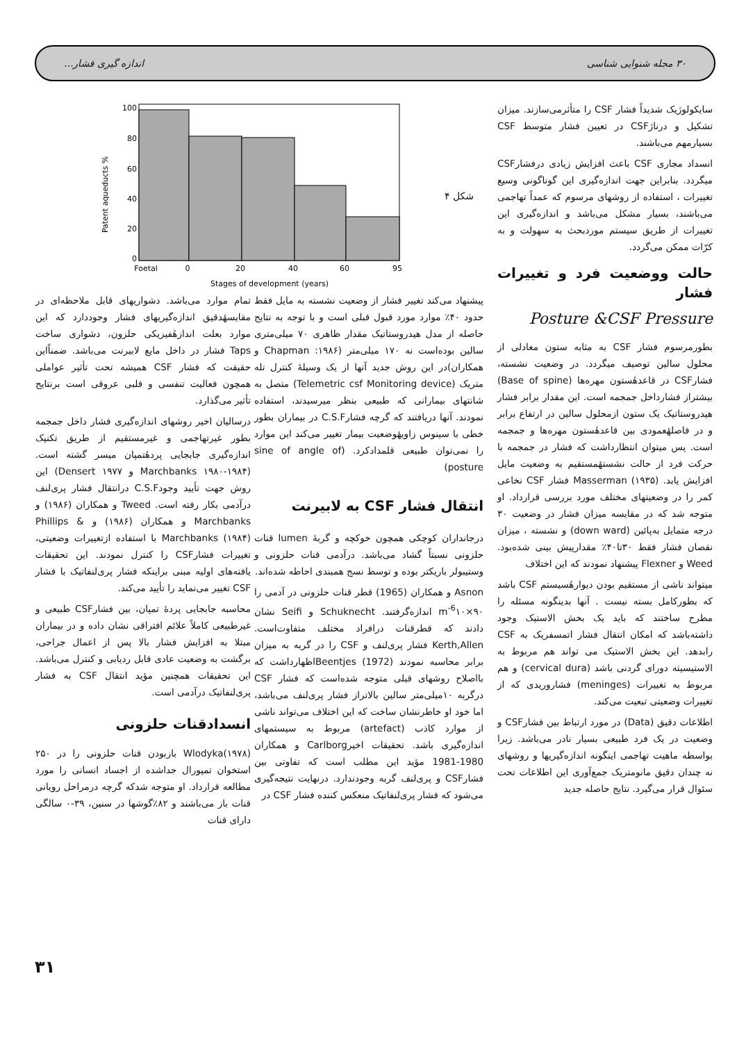۳۰ مجله شنوایی شناسی اندازه گیری فشار...
Patent aqueducts %
100
80
60
40
20
0
Foetal
0
20
40
60
95
Stages of development (years)
شکل ۴
سایکولوژیک شدیداً فشار CSF را متأثرمی‌سازند. میزان تشکیل و درناژCSF در تعیین فشار متوسط CSF بسیارمهم می‌باشند.
انسداد مجاری CSF باعث افزایش زیادی درفشارCSF میگردد. بنابراین جهت اندازه‌گیری این گوناگونی وسیع تغییرات ، استفاده از روشهای مرسوم که عمداً تهاجمی می‌باشند، بسیار مشکل می‌باشد و اندازه‌گیری این تغییرات از طریق سیستم موردبحث به سهولت و به کرّات ممکن می‌گردد.
حالت ووضعیت فرد و تغییرات فشار
Posture &CSF Pressure
بطورمرسوم فشار CSF به مثابه ستون معادلی از محلول سالین توصیف میگردد. در وضعیت نشسته، فشارCSF در قاعدهٔستون مهره‌ها (Base of spine) بیشتراز فشارداخل جمجمه است. این مقدار برابر فشار هیدروستاتیک یک ستون ازمحلول سالین در ارتفاع برابر و در فاصلهٔعمودی بین قاعدهٔستون مهره‌ها و جمجمه است. پس میتوان انتظارداشت که فشار در جمجمه با حرکت فرد از حالت نشستهٔمستقیم به وضعیت مایل افزایش یابد. Masserman (۱۹۳۵) فشار CSF نخاعی کمر را در وضعیتهای مختلف مورد بررسی قرارداد. او متوجه شد که در مقایسه میزان فشار در وضعیت ۳۰ درجه متمایل به‌پائین (down ward) و نشسته ، میزان نقصان فشار فقط ۳۰تا۴۰٪ مقدارپیش بینی شده‌بود. Weed و Flexner پیشنهاد نمودند که این اختلاف
میتواند ناشی از مستقیم بودن دیوارهٔسیستم CSF باشد که بطورکامل بسته نیست . آنها بدینگونه مسئله را مطرح ساختند که باید یک بخش الاستیک وجود داشته‌باشد که امکان انتقال فشار اتمسفریک به CSF رابدهد. این بخش الاستیک می تواند هم مربوط به الاستیسیته دورای گردنی باشد (cervical dura) و هم مربوط به تغییرات (meninges) فشاروریدی که از تغییرات وضعیتی تبعیت می‌کند.
اطلاعات دقیق (Data) در مورد ارتباط بین فشارCSF و وضعیت در یک فرد طبیعی بسیار نادر می‌باشد. زیرا بواسطه ماهیت تهاجمی اینگونه اندازه‌گیریها و روشهای نه چندان دقیق مانومتریک جمع‌آوری این اطلاعات تحت سئوال قرار می‌گیرد. نتایج حاصله جدید
پیشنهاد می‌کند تغییر فشار از وضعیت نشسته به مایل فقط حدود ۴۰٪ موارد مورد قبول قبلی است و با توجه به نتایج حاصله از مدل هیدروستاتیک مقدار ظاهری ۷۰ میلی‌متری سالین بوده‌است نه ۱۷۰ میلی‌متر (۱۹۸۶: Chapman و همکاران)در این روش جدید آنها از یک وسیلهٔ کنترل تله متریک (Telemetric csf Monitoring device) متصل به شانتهای بیمارانی که طبیعی بنظر میرسیدند، استفاده نمودند. آنها دریافتند که گرچه فشارC.S.F در بیماران بطور خطی با سینوس زاویهٔوضعیت بیمار تغییر می‌کند این موارد را نمی‌توان طبیعی قلمدادکرد. (sine of angle of posture)
انتقال فشار CSF به لابیرنت
درجانداران کوچکی همچون خوکچه و گربهٔ lumen قنات حلزونی نسبتاً گشاد می‌باشد. درآدمی قنات حلزونی و وستیبولر باریکتر بوده و توسط نسج همبندی احاطه شده‌اند.
Asnon و همکاران (1965) قطر قنات حلزونی در آدمی را m<sup>-6</sup>۱۰×۹۰ اندازه‌گرفتند. Schuknecht و Seifi نشان دادند که قطرقنات درافراد مختلف متفاوت‌است. Kerth,Allen فشار پری‌لنف و CSF را در گربه به میزان برابر محاسبه نمودند Beentjes (1972)اظهارداشت که بااصلاح روشهای قبلی متوجه شده‌است که فشار CSF درگربه ۱۰میلی‌متر سالین بالاتراز فشار پری‌لنف می‌باشد، اما خود او خاطرنشان ساخت که این اختلاف می‌تواند ناشی از موارد کاذب (artefact) مربوط به سیستمهای اندازه‌گیری باشد. تحقیقات اخیرCarlborg و همکاران 1980-1981 مؤید این مطلب است که تفاوتی بین فشارCSF و پری‌لنف گربه وجودندارد. درنهایت نتیجه‌گیری می‌شود که فشار پری‌لنفاتیک منعکس کننده فشار CSF در
تمام موارد می‌باشد. دشواریهای قابل ملاحظه‌ای در مقایسهٔدقیق اندازه‌گیریهای فشار وجوددارد که این موارد بعلت اندازهٔفیزیکی حلزون، دشواری ساخت Taps فشار در داخل مایع لابیرنت می‌باشد. ضمناًاین حقیقت که فشار CSF همیشه تحت تأثیر عواملی همچون فعالیت تنفسی و قلبی عروقی است برنتایج تأثیر می‌گذارد.
درسالیان اخیر روشهای اندازه‌گیری فشار داخل جمجمه بطور غیرتهاجمی و غیرمستقیم از طریق تکنیک اندازه‌گیری جابجایی پردهٔتمپان میسر گشته است. (Marchbanks ۱۹۸۰-۱۹۸۴ و ۱۹۷۷ Densert) این روش جهت تأیید وجودC.S.F درانتقال فشار پری‌لنف درآدمی بکار رفته است. Tweed و همکاران (۱۹۸۶) و Marchbanks و همکاران (۱۹۸۶) و Phillips & Marchbanks (۱۹۸۴) با استفاده ازتغییرات وضعیتی، تغییرات فشارCSF را کنترل نمودند. این تحقیقات یافته‌های اولیه مبنی براینکه فشار پری‌لنفاتیک با فشار CSF تغییر می‌نماید را تأیید می‌کند.
محاسبه جابجایی پردهٔ تمپان، بین فشارCSF طبیعی و غیرطبیعی کاملاً علائم افتراقی نشان داده و در بیماران مبتلا به افزایش فشار بالا پس از اعمال جراحی، برگشت به وضعیت عادی قابل ردیابی و کنترل می‌باشد. این تحقیقات همچنین مؤید انتقال CSF به فشار پری‌لنفاتیک درآدمی است.
انسدادقنات حلزونی
Wlodyka(۱۹۷۸) بازبودن قنات حلزونی را در ۲۵۰ استخوان تمپورال جداشده از اجساد انسانی را مورد مطالعه قرارداد. او متوجه شدکه گرچه درمراحل رویانی قنات باز می‌باشند و ۸۲٪گوشها در سنین، ۳۹-۰ سالگی دارای قنات
۳۱